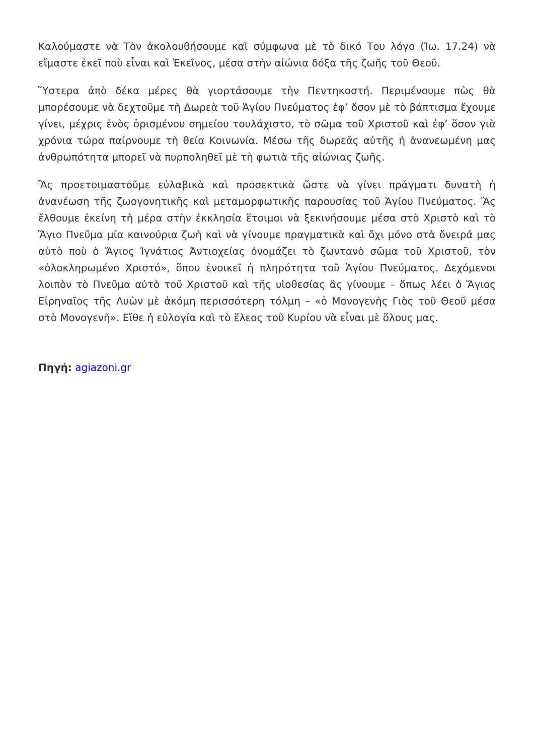Καλούμαστε νὰ Τὸν ἀκολουθήσουμε καὶ σύμφωνα μὲ τὸ δικό Του λόγο (Ἰω. 17.24) νὰ εἴμαστε ἐκεῖ ποὺ εἶναι καὶ Ἐκεῖνος, μέσα στὴν αἰώνια δόξα τῆς ζωῆς τοῦ Θεοῦ.
Ὕστερα ἀπὸ δέκα μέρες θὰ γιορτάσουμε τὴν Πεντηκοστή. Περιμένουμε πὼς θὰ μπορέσουμε νὰ δεχτοῦμε τὴ Δωρεὰ τοῦ Ἁγίου Πνεύματος ἐφ’ ὅσον μὲ τὸ βάπτισμα ἔχουμε γίνει, μέχρις ἑνὸς ὁρισμένου σημείου τουλάχιστο, τὸ σῶμα τοῦ Χριστοῦ καὶ ἐφ’ ὅσον γιὰ χρόνια τώρα παίρνουμε τὴ θεία Κοινωνία. Μέσω τῆς δωρεᾶς αὐτῆς ἡ ἀνανεωμένη μας ἀνθρωπότητα μπορεῖ νὰ πυρποληθεῖ μὲ τὴ φωτιὰ τῆς αἰώνιας ζωῆς.
Ἂς προετοιμαστοῦμε εὐλαβικὰ καὶ προσεκτικὰ ὥστε νὰ γίνει πράγματι δυνατὴ ἡ ἀνανέωση τῆς ζωογονητικῆς καὶ μεταμορφωτικῆς παρουσίας τοῦ Ἁγίου Πνεύματος. Ἂς ἔλθουμε ἐκείνη τὴ μέρα στὴν ἐκκλησία ἕτοιμοι νὰ ξεκινήσουμε μέσα στὸ Χριστὸ καὶ τὸ Ἅγιο Πνεῦμα μία καινούρια ζωὴ καὶ νὰ γίνουμε πραγματικὰ καὶ ὄχι μόνο στὰ ὄνειρά μας αὐτὸ ποὺ ὁ Ἅγιος Ἰγνάτιος Ἀντιοχείας ὀνομάζει τὸ ζωντανὸ σῶμα τοῦ Χριστοῦ, τὸν «ὁλοκληρωμένο Χριστό», ὅπου ἐνοικεῖ ἡ πληρότητα τοῦ Ἁγίου Πνεύματος. Δεχόμενοι λοιπὸν τὸ Πνεῦμα αὐτὸ τοῦ Χριστοῦ καὶ τῆς υἱοθεσίας ἂς γίνουμε – ὅπως λέει ὁ Ἅγιος Εἰρηναῖος τῆς Λυὼν μὲ ἀκόμη περισσότερη τόλμη – «ὁ Μονογενὴς Γιὸς τοῦ Θεοῦ μέσα στὸ Μονογενῆ». Εἴθε ἡ εὐλογία καὶ τὸ ἔλεος τοῦ Κυρίου νὰ εἶναι μὲ ὅλους μας.
Πηγή: agiazoni.gr